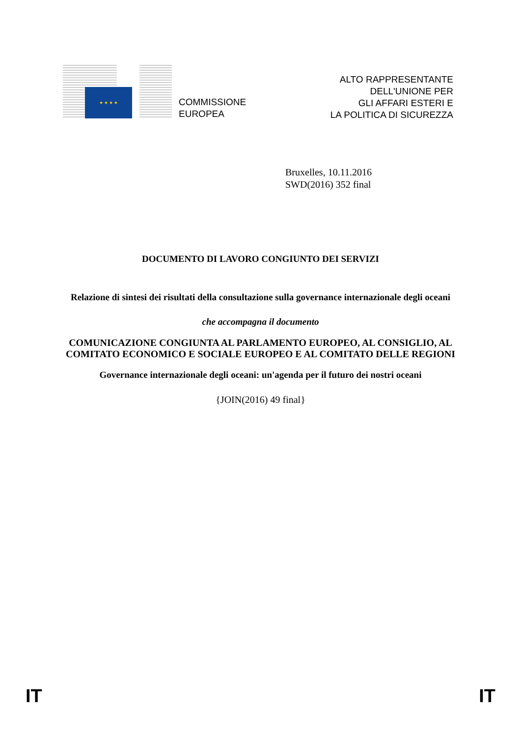★ ★ ★ ★
COMMISSIONE
EUROPEA
ALTO RAPPRESENTANTE
DELL'UNIONE PER
GLI AFFARI ESTERI E
LA POLITICA DI SICUREZZA
Bruxelles, 10.11.2016
SWD(2016) 352 final
DOCUMENTO DI LAVORO CONGIUNTO DEI SERVIZI
Relazione di sintesi dei risultati della consultazione sulla governance internazionale degli oceani
che accompagna il documento
COMUNICAZIONE CONGIUNTA AL PARLAMENTO EUROPEO, AL CONSIGLIO, AL COMITATO ECONOMICO E SOCIALE EUROPEO E AL COMITATO DELLE REGIONI
Governance internazionale degli oceani: un'agenda per il futuro dei nostri oceani
{JOIN(2016) 49 final}
IT IT